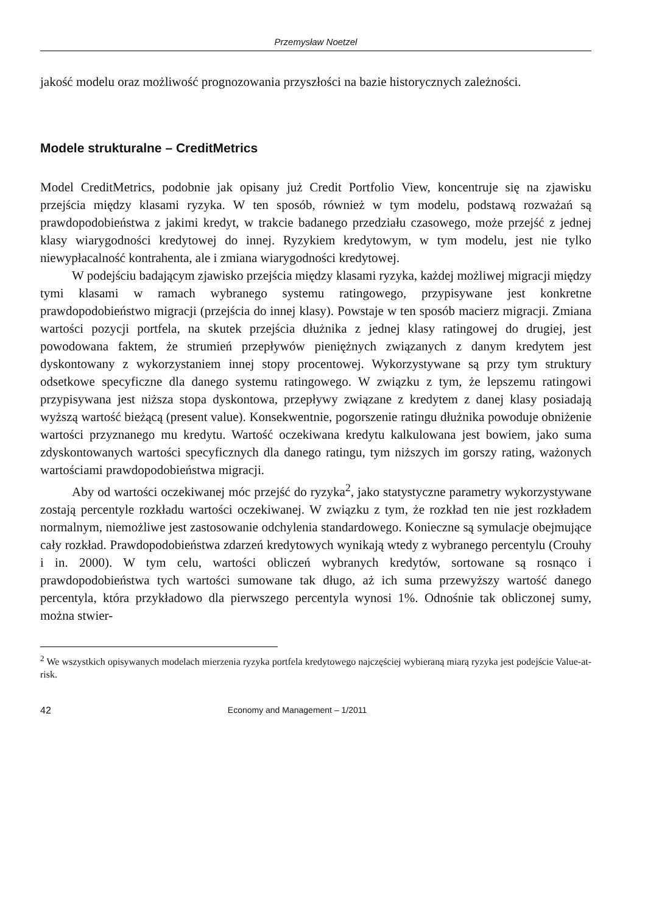Przemysław Noetzel
jakość modelu oraz możliwość prognozowania przyszłości na bazie historycznych zależności.
Modele strukturalne – CreditMetrics
Model CreditMetrics, podobnie jak opisany już Credit Portfolio View, koncentruje się na zjawisku przejścia między klasami ryzyka. W ten sposób, również w tym modelu, podstawą rozważań są prawdopodobieństwa z jakimi kredyt, w trakcie badanego przedziału czasowego, może przejść z jednej klasy wiarygodności kredytowej do innej. Ryzykiem kredytowym, w tym modelu, jest nie tylko niewypłacalność kontrahenta, ale i zmiana wiarygodności kredytowej.
W podejściu badającym zjawisko przejścia między klasami ryzyka, każdej możliwej migracji między tymi klasami w ramach wybranego systemu ratingowego, przypisywane jest konkretne prawdopodobieństwo migracji (przejścia do innej klasy). Powstaje w ten sposób macierz migracji. Zmiana wartości pozycji portfela, na skutek przejścia dłużnika z jednej klasy ratingowej do drugiej, jest powodowana faktem, że strumień przepływów pieniężnych związanych z danym kredytem jest dyskontowany z wykorzystaniem innej stopy procentowej. Wykorzystywane są przy tym struktury odsetkowe specyficzne dla danego systemu ratingowego. W związku z tym, że lepszemu ratingowi przypisywana jest niższa stopa dyskontowa, przepływy związane z kredytem z danej klasy posiadają wyższą wartość bieżącą (present value). Konsekwentnie, pogorszenie ratingu dłużnika powoduje obniżenie wartości przyznanego mu kredytu. Wartość oczekiwana kredytu kalkulowana jest bowiem, jako suma zdyskontowanych wartości specyficznych dla danego ratingu, tym niższych im gorszy rating, ważonych wartościami prawdopodobieństwa migracji.
Aby od wartości oczekiwanej móc przejść do ryzyka<sup>2</sup>, jako statystyczne parametry wykorzystywane zostają percentyle rozkładu wartości oczekiwanej. W związku z tym, że rozkład ten nie jest rozkładem normalnym, niemożliwe jest zastosowanie odchylenia standardowego. Konieczne są symulacje obejmujące cały rozkład. Prawdopodobieństwa zdarzeń kredytowych wynikają wtedy z wybranego percentylu (Crouhy i in. 2000). W tym celu, wartości obliczeń wybranych kredytów, sortowane są rosnąco i prawdopodobieństwa tych wartości sumowane tak długo, aż ich suma przewyższy wartość danego percentyla, która przykładowo dla pierwszego percentyla wynosi 1%. Odnośnie tak obliczonej sumy, można stwier-
<sup>2</sup> We wszystkich opisywanych modelach mierzenia ryzyka portfela kredytowego najczęściej wybieraną miarą ryzyka jest podejście Value-at-risk.
42 Economy and Management – 1/2011